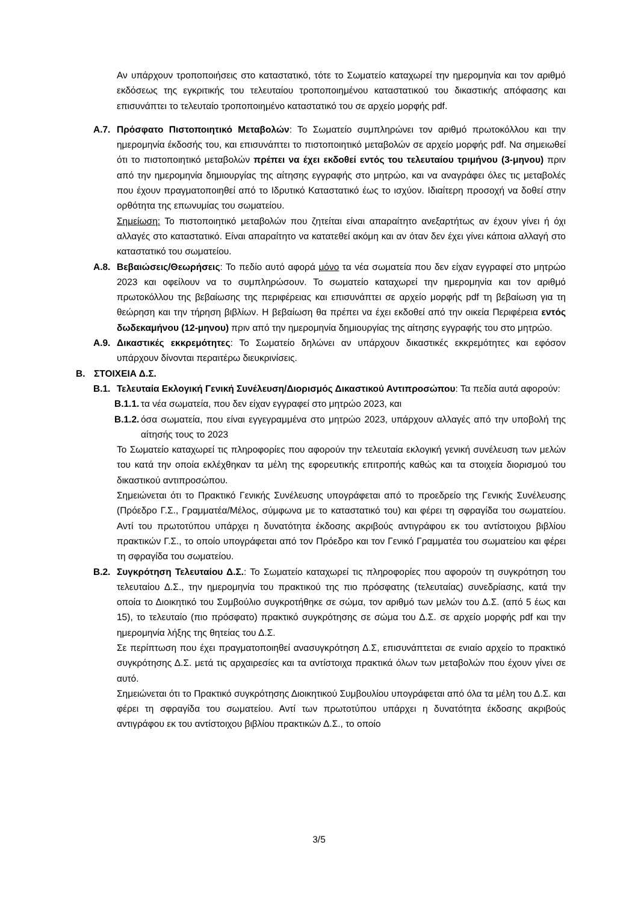Αν υπάρχουν τροποποιήσεις στο καταστατικό, τότε το Σωματείο καταχωρεί την ημερομηνία και τον αριθμό εκδόσεως της εγκριτικής του τελευταίου τροποποιημένου καταστατικού του δικαστικής απόφασης και επισυνάπτει το τελευταίο τροποποιημένο καταστατικό του σε αρχείο μορφής pdf.
Α.7. Πρόσφατο Πιστοποιητικό Μεταβολών: Το Σωματείο συμπληρώνει τον αριθμό πρωτοκόλλου και την ημερομηνία έκδοσής του, και επισυνάπτει το πιστοποιητικό μεταβολών σε αρχείο μορφής pdf. Να σημειωθεί ότι το πιστοποιητικό μεταβολών πρέπει να έχει εκδοθεί εντός του τελευταίου τριμήνου (3-μηνου) πριν από την ημερομηνία δημιουργίας της αίτησης εγγραφής στο μητρώο, και να αναγράφει όλες τις μεταβολές που έχουν πραγματοποιηθεί από το Ιδρυτικό Καταστατικό έως το ισχύον. Ιδιαίτερη προσοχή να δοθεί στην ορθότητα της επωνυμίας του σωματείου.
Σημείωση: Το πιστοποιητικό μεταβολών που ζητείται είναι απαραίτητο ανεξαρτήτως αν έχουν γίνει ή όχι αλλαγές στο καταστατικό. Είναι απαραίτητο να κατατεθεί ακόμη και αν όταν δεν έχει γίνει κάποια αλλαγή στο καταστατικό του σωματείου.
Α.8. Βεβαιώσεις/Θεωρήσεις: Το πεδίο αυτό αφορά μόνο τα νέα σωματεία που δεν είχαν εγγραφεί στο μητρώο 2023 και οφείλουν να το συμπληρώσουν. Το σωματείο καταχωρεί την ημερομηνία και τον αριθμό πρωτοκόλλου της βεβαίωσης της περιφέρειας και επισυνάπτει σε αρχείο μορφής pdf τη βεβαίωση για τη θεώρηση και την τήρηση βιβλίων. Η βεβαίωση θα πρέπει να έχει εκδοθεί από την οικεία Περιφέρεια εντός δωδεκαμήνου (12-μηνου) πριν από την ημερομηνία δημιουργίας της αίτησης εγγραφής του στο μητρώο.
Α.9. Δικαστικές εκκρεμότητες: Το Σωματείο δηλώνει αν υπάρχουν δικαστικές εκκρεμότητες και εφόσον υπάρχουν δίνονται περαιτέρω διευκρινίσεις.
Β. ΣΤΟΙΧΕΙΑ Δ.Σ.
Β.1. Τελευταία Εκλογική Γενική Συνέλευση/Διορισμός Δικαστικού Αντιπροσώπου: Τα πεδία αυτά αφορούν:
Β.1.1.
τα νέα σωματεία, που δεν είχαν εγγραφεί στο μητρώο 2023, και
Β.1.2.
όσα σωματεία, που είναι εγγεγραμμένα στο μητρώο 2023, υπάρχουν αλλαγές από την υποβολή της αίτησής τους το 2023
Το Σωματείο καταχωρεί τις πληροφορίες που αφορούν την τελευταία εκλογική γενική συνέλευση των μελών του κατά την οποία εκλέχθηκαν τα μέλη της εφορευτικής επιτροπής καθώς και τα στοιχεία διορισμού του δικαστικού αντιπροσώπου.
Σημειώνεται ότι το Πρακτικό Γενικής Συνέλευσης υπογράφεται από το προεδρείο της Γενικής Συνέλευσης (Πρόεδρο Γ.Σ., Γραμματέα/Μέλος, σύμφωνα με το καταστατικό του) και φέρει τη σφραγίδα του σωματείου. Αντί του πρωτοτύπου υπάρχει η δυνατότητα έκδοσης ακριβούς αντιγράφου εκ του αντίστοιχου βιβλίου πρακτικών Γ.Σ., το οποίο υπογράφεται από τον Πρόεδρο και τον Γενικό Γραμματέα του σωματείου και φέρει τη σφραγίδα του σωματείου.
Β.2. Συγκρότηση Τελευταίου Δ.Σ.: Το Σωματείο καταχωρεί τις πληροφορίες που αφορούν τη συγκρότηση του τελευταίου Δ.Σ., την ημερομηνία του πρακτικού της πιο πρόσφατης (τελευταίας) συνεδρίασης, κατά την οποία το Διοικητικό του Συμβούλιο συγκροτήθηκε σε σώμα, τον αριθμό των μελών του Δ.Σ. (από 5 έως και 15), το τελευταίο (πιο πρόσφατο) πρακτικό συγκρότησης σε σώμα του Δ.Σ. σε αρχείο μορφής pdf και την ημερομηνία λήξης της θητείας του Δ.Σ.
Σε περίπτωση που έχει πραγματοποιηθεί ανασυγκρότηση Δ.Σ, επισυνάπτεται σε ενιαίο αρχείο το πρακτικό συγκρότησης Δ.Σ. μετά τις αρχαιρεσίες και τα αντίστοιχα πρακτικά όλων των μεταβολών που έχουν γίνει σε αυτό.
Σημειώνεται ότι το Πρακτικό συγκρότησης Διοικητικού Συμβουλίου υπογράφεται από όλα τα μέλη του Δ.Σ. και φέρει τη σφραγίδα του σωματείου. Αντί των πρωτοτύπου υπάρχει η δυνατότητα έκδοσης ακριβούς αντιγράφου εκ του αντίστοιχου βιβλίου πρακτικών Δ.Σ., το οποίο
3/5